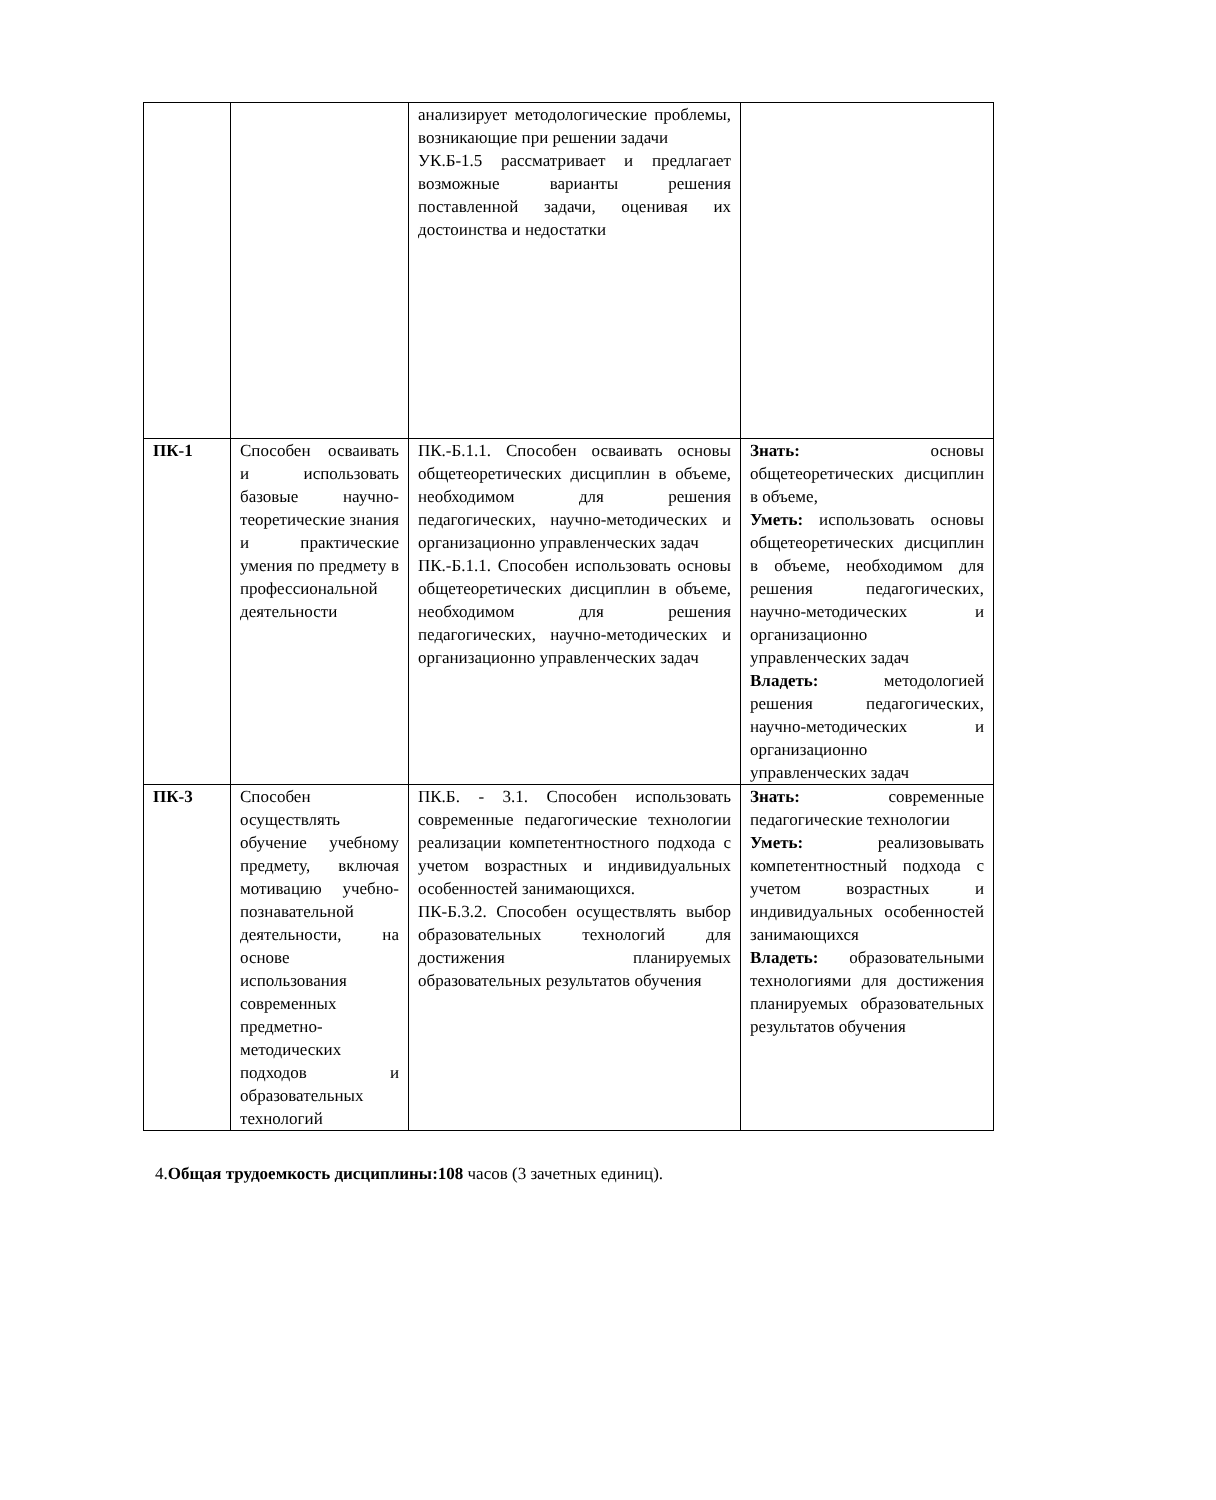| | | анализирует методологические проблемы, возникающие при решении задачи УК.Б-1.5 рассматривает и предлагает возможные варианты решения поставленной задачи, оценивая их достоинства и недостатки | |
| ПК-1 | Способен осваивать и использовать базовые научно-теоретические знания и практические умения по предмету в профессиональной деятельности | ПК.-Б.1.1. Способен осваивать основы общетеоретических дисциплин в объеме, необходимом для решения педагогических, научно-методических и организационно управленческих задач ПК.-Б.1.1. Способен использовать основы общетеоретических дисциплин в объеме, необходимом для решения педагогических, научно-методических и организационно управленческих задач | Знать: основы общетеоретических дисциплин в объеме, Уметь: использовать основы общетеоретических дисциплин в объеме, необходимом для решения педагогических, научно-методических и организационно управленческих задач Владеть: методологией решения педагогических, научно-методических и организационно управленческих задач |
| ПК-3 | Способен осуществлять обучение учебному предмету, включая мотивацию учебно-познавательной деятельности, на основе использования современных предметно-методических подходов и образовательных технологий | ПК.Б. - 3.1. Способен использовать современные педагогические технологии реализации компетентностного подхода с учетом возрастных и индивидуальных особенностей занимающихся. ПК-Б.3.2. Способен осуществлять выбор образовательных технологий для достижения планируемых образовательных результатов обучения | Знать: современные педагогические технологии Уметь: реализовывать компетентностный подхода с учетом возрастных и индивидуальных особенностей занимающихся Владеть: образовательными технологиями для достижения планируемых образовательных результатов обучения |
4.Общая трудоемкость дисциплины:108 часов (3 зачетных единиц).